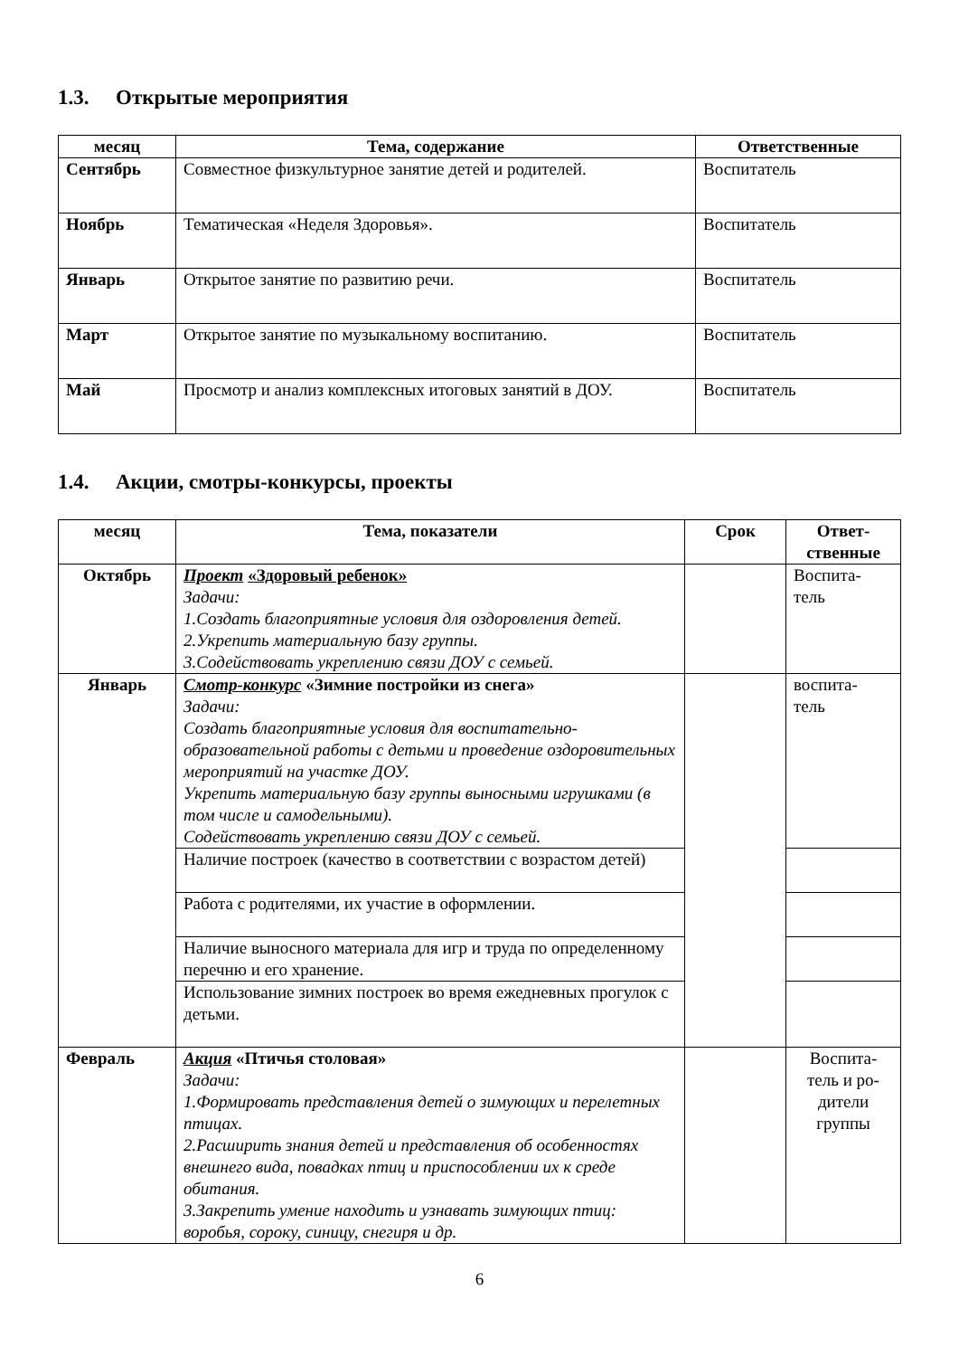1.3. Открытые мероприятия
| месяц | Тема, содержание | Ответственные |
| --- | --- | --- |
| Сентябрь | Совместное физкультурное занятие детей и родителей. | Воспитатель |
| Ноябрь | Тематическая «Неделя Здоровья». | Воспитатель |
| Январь | Открытое занятие по развитию речи. | Воспитатель |
| Март | Открытое занятие по музыкальному воспитанию. | Воспитатель |
| Май | Просмотр и анализ комплексных итоговых занятий в ДОУ. | Воспитатель |
1.4. Акции, смотры-конкурсы, проекты
| месяц | Тема, показатели | Срок | Ответ- ственные |
| --- | --- | --- | --- |
| Октябрь | Проект «Здоровый ребенок» Задачи: 1.Создать благоприятные условия для оздоровления детей. 2.Укрепить материальную базу группы. 3.Содействовать укреплению связи ДОУ с семьей. | | Воспита- тель |
| Январь | Смотр-конкурс «Зимние постройки из снега» Задачи: Создать благоприятные условия для воспитательно-образовательной работы с детьми и проведение оздоровительных мероприятий на участке ДОУ. Укрепить материальную базу группы выносными игрушками (в том числе и самодельными). Содействовать укреплению связи ДОУ с семьей. | | воспита- тель |
| | Наличие построек (качество в соответствии с возрастом детей) | | |
| | Работа с родителями, их участие в оформлении. | | |
| | Наличие выносного материала для игр и труда по определенному перечню и его хранение. | | |
| | Использование зимних построек во время ежедневных прогулок с детьми. | | |
| Февраль | Акция «Птичья столовая» Задачи: 1.Формировать представления детей о зимующих и перелетных птицах. 2.Расширить знания детей и представления об особенностях внешнего вида, повадках птиц и приспособлении их к среде обитания. 3.Закрепить умение находить и узнавать зимующих птиц: воробья, сороку, синицу, снегиря и др. | | Воспита- тель и ро- дители группы |
6